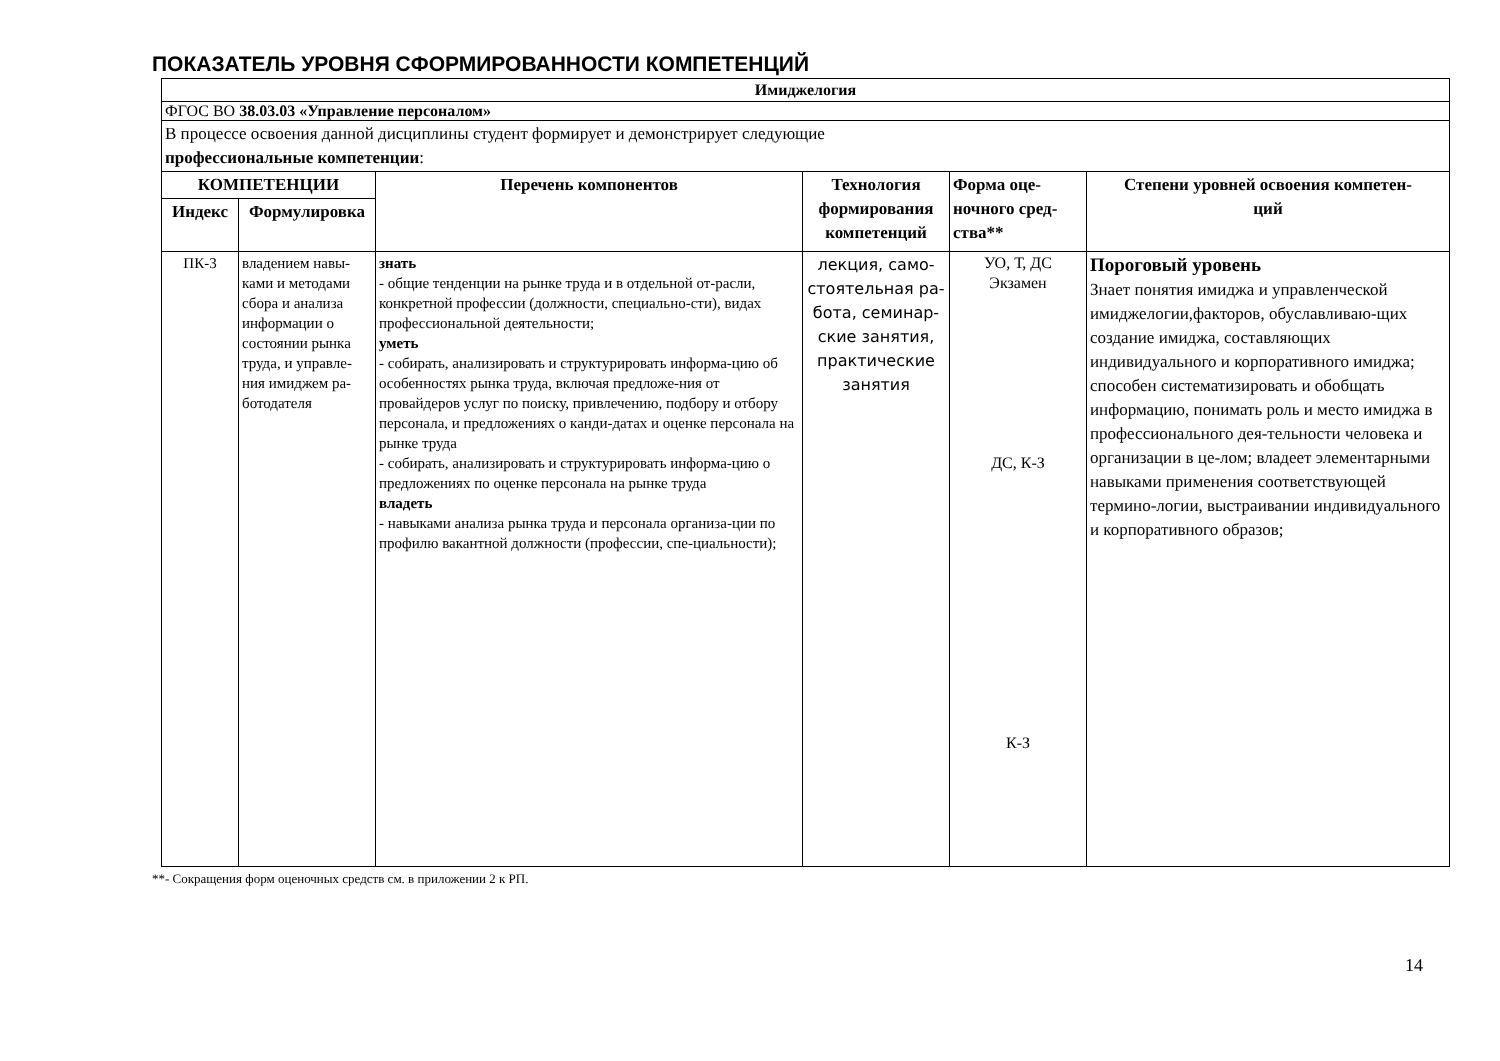ПОКАЗАТЕЛЬ УРОВНЯ СФОРМИРОВАННОСТИ КОМПЕТЕНЦИЙ
| Имиджелогия | | | | | |
| ФГОС ВО 38.03.03 «Управление персоналом» | | | | | |
| В процессе освоения данной дисциплины студент формирует и демонстрирует следующие профессиональные компетенции : | | | | | |
| КОМПЕТЕНЦИИ | | Перечень компонентов | Технология формирования компетенций | Форма оце- ночного сред- ства** | Степени уровней освоения компетен- ций |
| Индекс | Формулировка | | | | |
| ПК-3 | владением навы-ками и методами сбора и анализа информации о состоянии рынка труда, и управле-ния имиджем ра-ботодателя | знать - общие тенденции на рынке труда и в отдельной от-расли, конкретной профессии (должности, специально-сти), видах профессиональной деятельности; уметь - собирать, анализировать и структурировать информа-цию об особенностях рынка труда, включая предложе-ния от провайдеров услуг по поиску, привлечению, подбору и отбору персонала, и предложениях о канди-датах и оценке персонала на рынке труда - собирать, анализировать и структурировать информа-цию о предложениях по оценке персонала на рынке труда владеть - навыками анализа рынка труда и персонала организа-ции по профилю вакантной должности (профессии, спе-циальности); | лекция, само-стоятельная ра-бота, семинар-ские занятия, практические занятия | УО, Т, ДС Экзамен ДС, К-З К-З | Пороговый уровень Знает понятия имиджа и управленческой имиджелогии,факторов, обуславливаю-щих создание имиджа, составляющих индивидуального и корпоративного имиджа; способен систематизировать и обобщать информацию, понимать роль и место имиджа в профессионального дея-тельности человека и организации в це-лом; владеет элементарными навыками применения соответствующей термино-логии, выстраивании индивидуального и корпоративного образов; |
**- Сокращения форм оценочных средств см. в приложении 2 к РП.
14